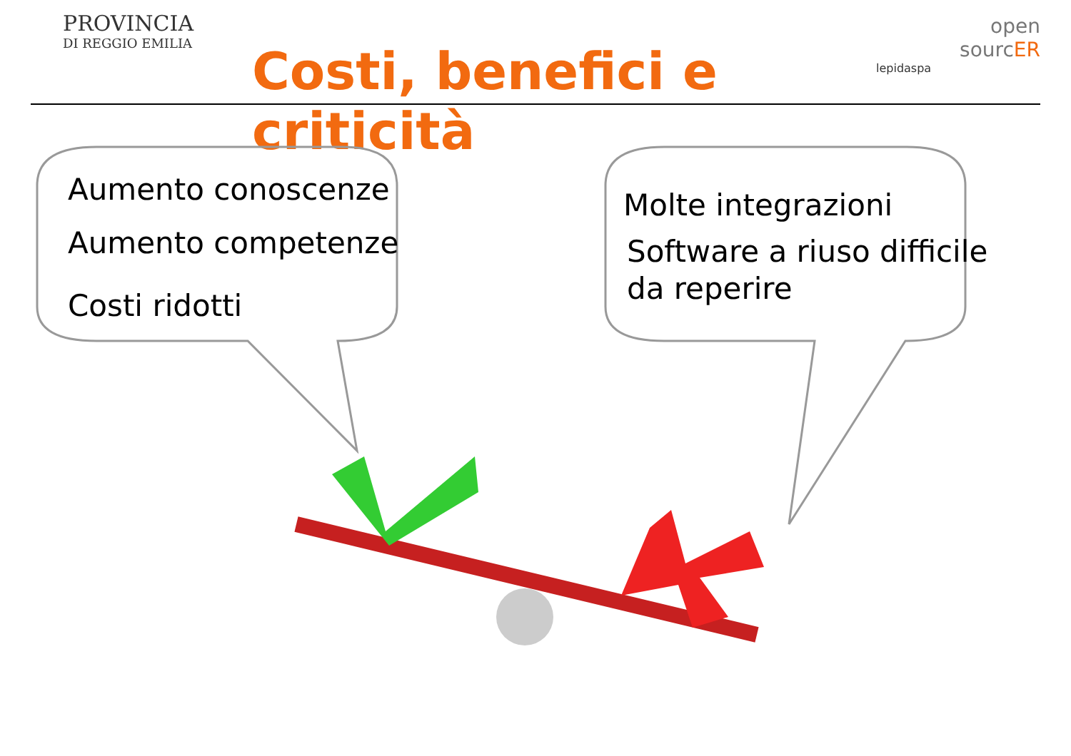PROVINCIA
DI REGGIO EMILIA
Costi, benefici e criticità
open
sourcER
lepidaspa
Aumento conoscenze
Aumento competenze
Costi ridotti
Molte integrazioni
Software a riuso difficile
da reperire